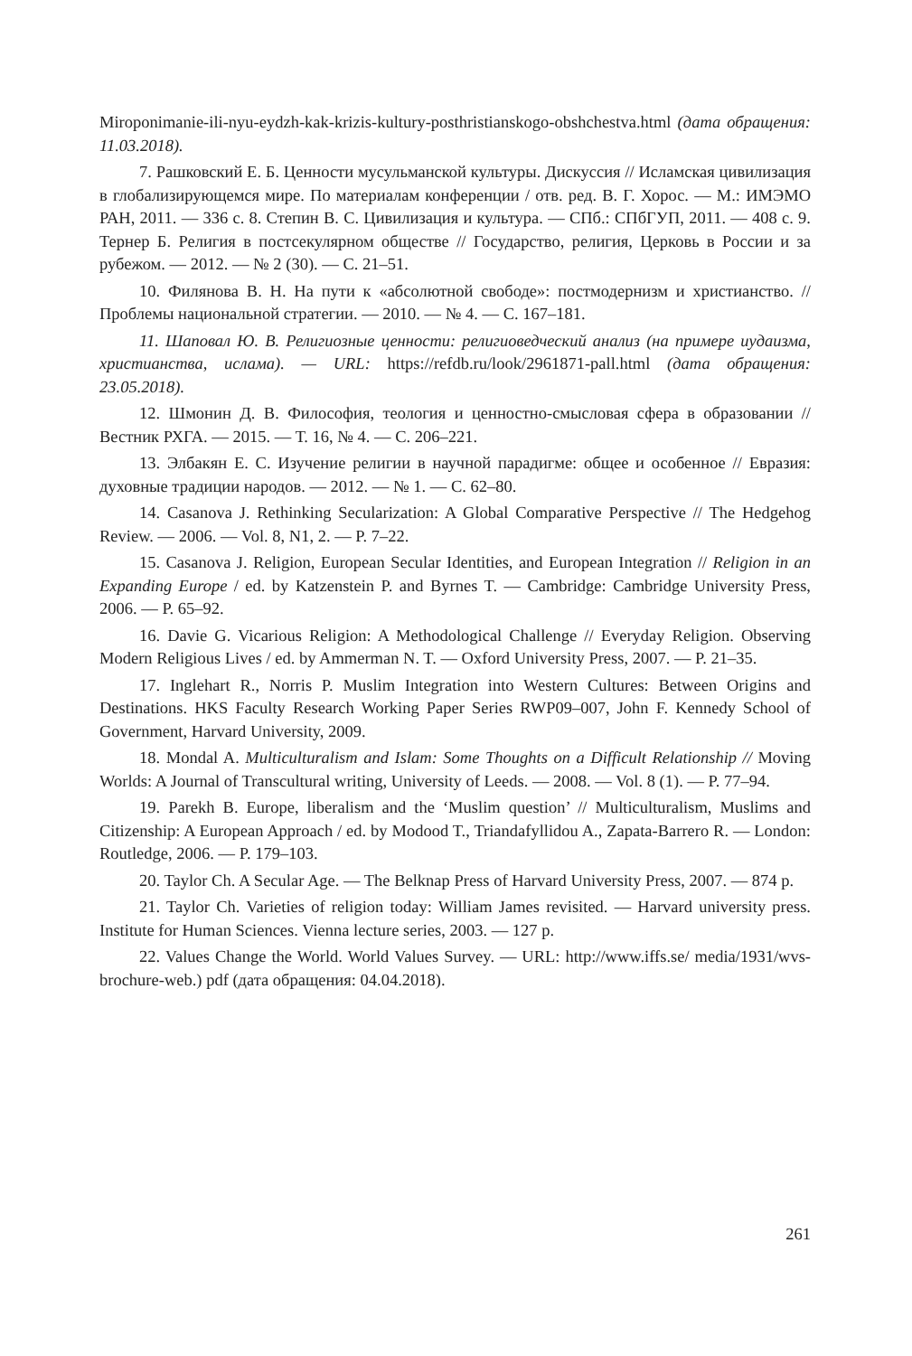Miroponimanie-ili-nyu-eydzh-kak-krizis-kultury-posthristianskogo-obshchestva.html (дата обращения: 11.03.2018).
7. Рашковский Е. Б. Ценности мусульманской культуры. Дискуссия // Исламская цивилизация в глобализирующемся мире. По материалам конференции / отв. ред. В. Г. Хорос. — М.: ИМЭМО РАН, 2011. — 336 с. 8. Степин В. С. Цивилизация и культура. — СПб.: СПбГУП, 2011. — 408 с. 9. Тернер Б. Религия в постсекулярном обществе // Государство, религия, Церковь в России и за рубежом. — 2012. — № 2 (30). — С. 21–51.
10. Филянова В. Н. На пути к «абсолютной свободе»: постмодернизм и христианство. // Проблемы национальной стратегии. — 2010. — № 4. — С. 167–181.
11. Шаповал Ю. В. Религиозные ценности: религиоведческий анализ (на примере иудаизма, христианства, ислама). — URL: https://refdb.ru/look/2961871-pall.html (дата обращения: 23.05.2018).
12. Шмонин Д. В. Философия, теология и ценностно-смысловая сфера в образовании // Вестник РХГА. — 2015. — Т. 16, № 4. — С. 206–221.
13. Элбакян Е. С. Изучение религии в научной парадигме: общее и особенное // Евразия: духовные традиции народов. — 2012. — № 1. — С. 62–80.
14. Casanova J. Rethinking Secularization: A Global Comparative Perspective // The Hedgehog Review. — 2006. — Vol. 8, N1, 2. — P. 7–22.
15. Casanova J. Religion, European Secular Identities, and European Integration // Religion in an Expanding Europe / ed. by Katzenstein P. and Byrnes T. — Cambridge: Cambridge University Press, 2006. — P. 65–92.
16. Davie G. Vicarious Religion: A Methodological Challenge // Everyday Religion. Observing Modern Religious Lives / ed. by Ammerman N. T. — Oxford University Press, 2007. — P. 21–35.
17. Inglehart R., Norris P. Muslim Integration into Western Cultures: Between Origins and Destinations. HKS Faculty Research Working Paper Series RWP09–007, John F. Kennedy School of Government, Harvard University, 2009.
18. Mondal A. Multiculturalism and Islam: Some Thoughts on a Difficult Relationship // Moving Worlds: A Journal of Transcultural writing, University of Leeds. — 2008. — Vol. 8 (1). — P. 77–94.
19. Parekh B. Europe, liberalism and the ‘Muslim question’ // Multiculturalism, Muslims and Citizenship: A European Approach / ed. by Modood T., Triandafyllidou A., Zapata-Barrero R. — London: Routledge, 2006. — P. 179–103.
20. Taylor Ch. A Secular Age. — The Belknap Press of Harvard University Press, 2007. — 874 p.
21. Taylor Ch. Varieties of religion today: William James revisited. — Harvard university press. Institute for Human Sciences. Vienna lecture series, 2003. — 127 p.
22. Values Change the World. World Values Survey. — URL: http://www.iffs.se/ media/1931/wvs-brochure-web.) pdf (дата обращения: 04.04.2018).
261